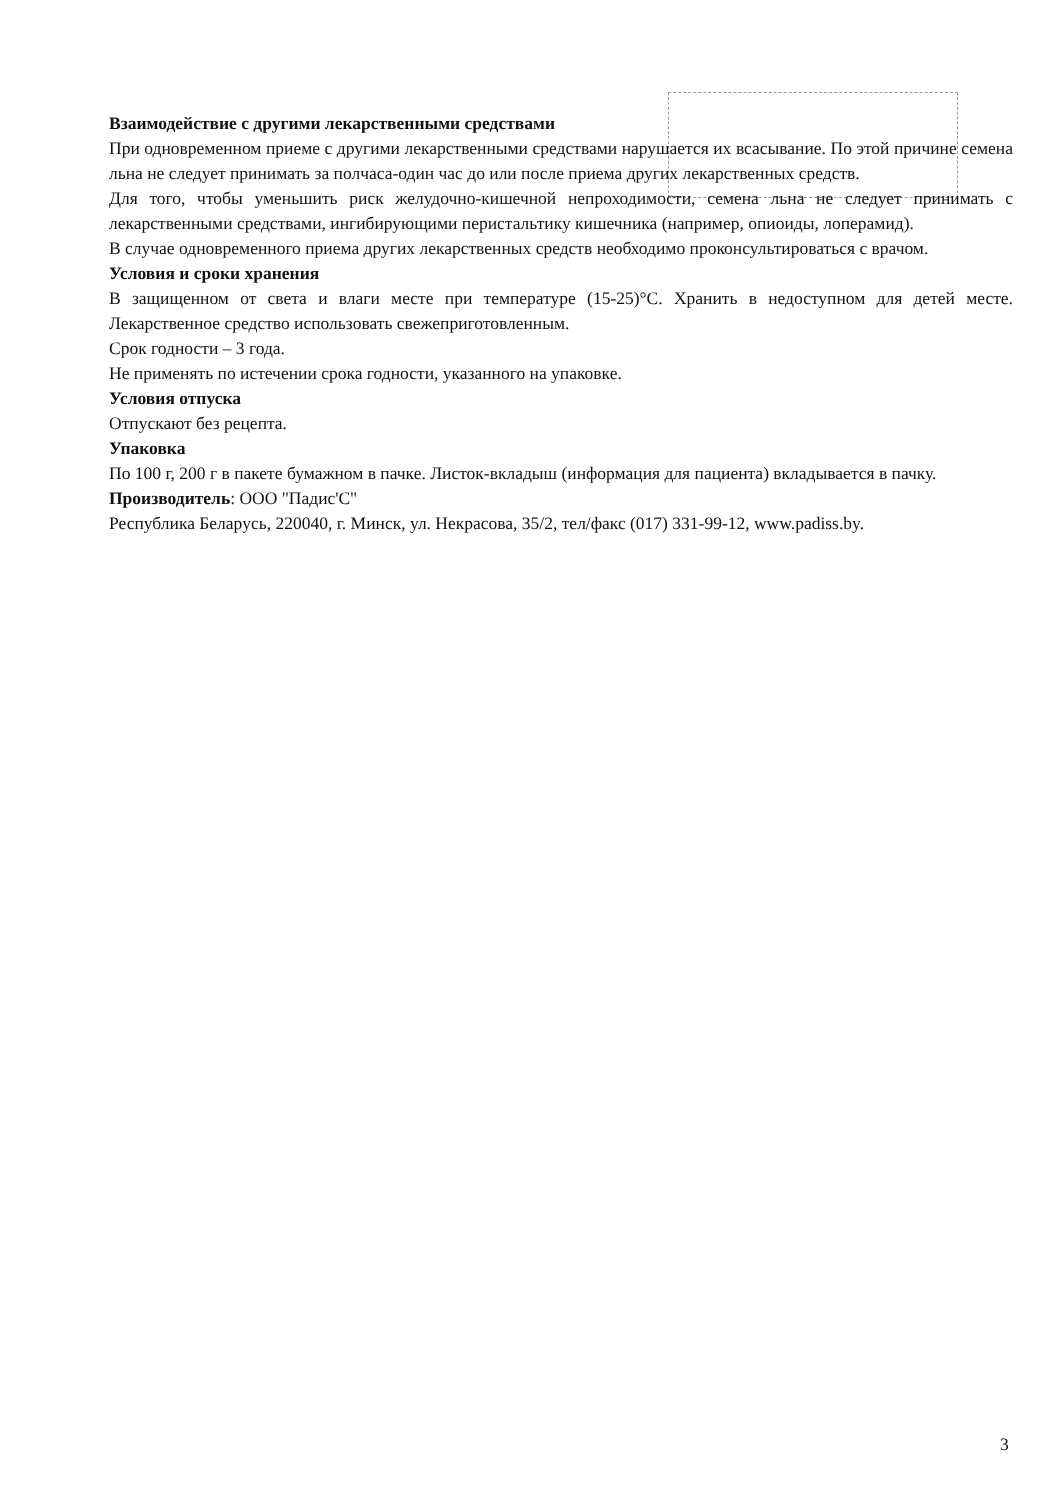Взаимодействие с другими лекарственными средствами
При одновременном приеме с другими лекарственными средствами нарушается их всасывание. По этой причине семена льна не следует принимать за полчаса-один час до или после приема других лекарственных средств.
Для того, чтобы уменьшить риск желудочно-кишечной непроходимости, семена льна не следует принимать с лекарственными средствами, ингибирующими перистальтику кишечника (например, опиоиды, лоперамид).
В случае одновременного приема других лекарственных средств необходимо проконсультироваться с врачом.
Условия и сроки хранения
В защищенном от света и влаги месте при температуре (15-25)°С. Хранить в недоступном для детей месте. Лекарственное средство использовать свежеприготовленным.
Срок годности – 3 года.
Не применять по истечении срока годности, указанного на упаковке.
Условия отпуска
Отпускают без рецепта.
Упаковка
По 100 г, 200 г в пакете бумажном в пачке. Листок-вкладыш (информация для пациента) вкладывается в пачку.
Производитель: ООО "Падис'С"
Республика Беларусь, 220040, г. Минск, ул. Некрасова, 35/2, тел/факс (017) 331-99-12, www.padiss.by.
3